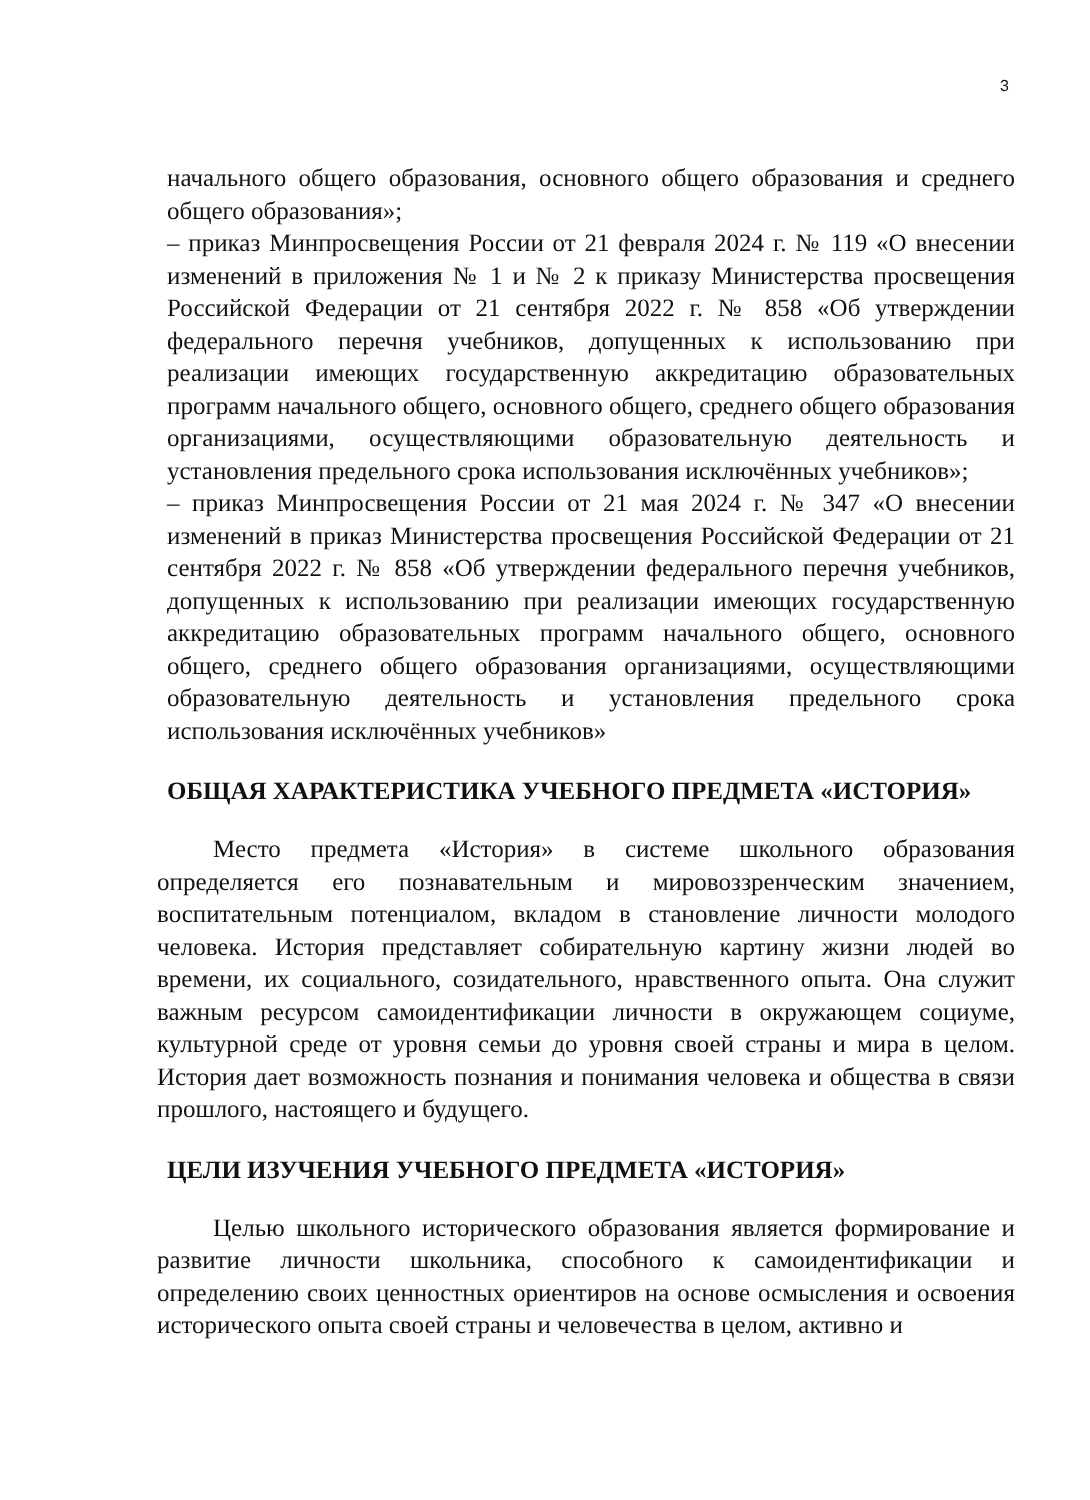3
начального общего образования, основного общего образования и среднего общего образования»;
– приказ Минпросвещения России от 21 февраля 2024 г. № 119 «О внесении изменений в приложения № 1 и № 2 к приказу Министерства просвещения Российской Федерации от 21 сентября 2022 г. № 858 «Об утверждении федерального перечня учебников, допущенных к использованию при реализации имеющих государственную аккредитацию образовательных программ начального общего, основного общего, среднего общего образования организациями, осуществляющими образовательную деятельность и установления предельного срока использования исключённых учебников»;
– приказ Минпросвещения России от 21 мая 2024 г. № 347 «О внесении изменений в приказ Министерства просвещения Российской Федерации от 21 сентября 2022 г. № 858 «Об утверждении федерального перечня учебников, допущенных к использованию при реализации имеющих государственную аккредитацию образовательных программ начального общего, основного общего, среднего общего образования организациями, осуществляющими образовательную деятельность и установления предельного срока использования исключённых учебников»
ОБЩАЯ ХАРАКТЕРИСТИКА УЧЕБНОГО ПРЕДМЕТА «ИСТОРИЯ»
Место предмета «История» в системе школьного образования определяется его познавательным и мировоззренческим значением, воспитательным потенциалом, вкладом в становление личности молодого человека. История представляет собирательную картину жизни людей во времени, их социального, созидательного, нравственного опыта. Она служит важным ресурсом самоидентификации личности в окружающем социуме, культурной среде от уровня семьи до уровня своей страны и мира в целом. История дает возможность познания и понимания человека и общества в связи прошлого, настоящего и будущего.
ЦЕЛИ ИЗУЧЕНИЯ УЧЕБНОГО ПРЕДМЕТА «ИСТОРИЯ»
Целью школьного исторического образования является формирование и развитие личности школьника, способного к самоидентификации и определению своих ценностных ориентиров на основе осмысления и освоения исторического опыта своей страны и человечества в целом, активно и